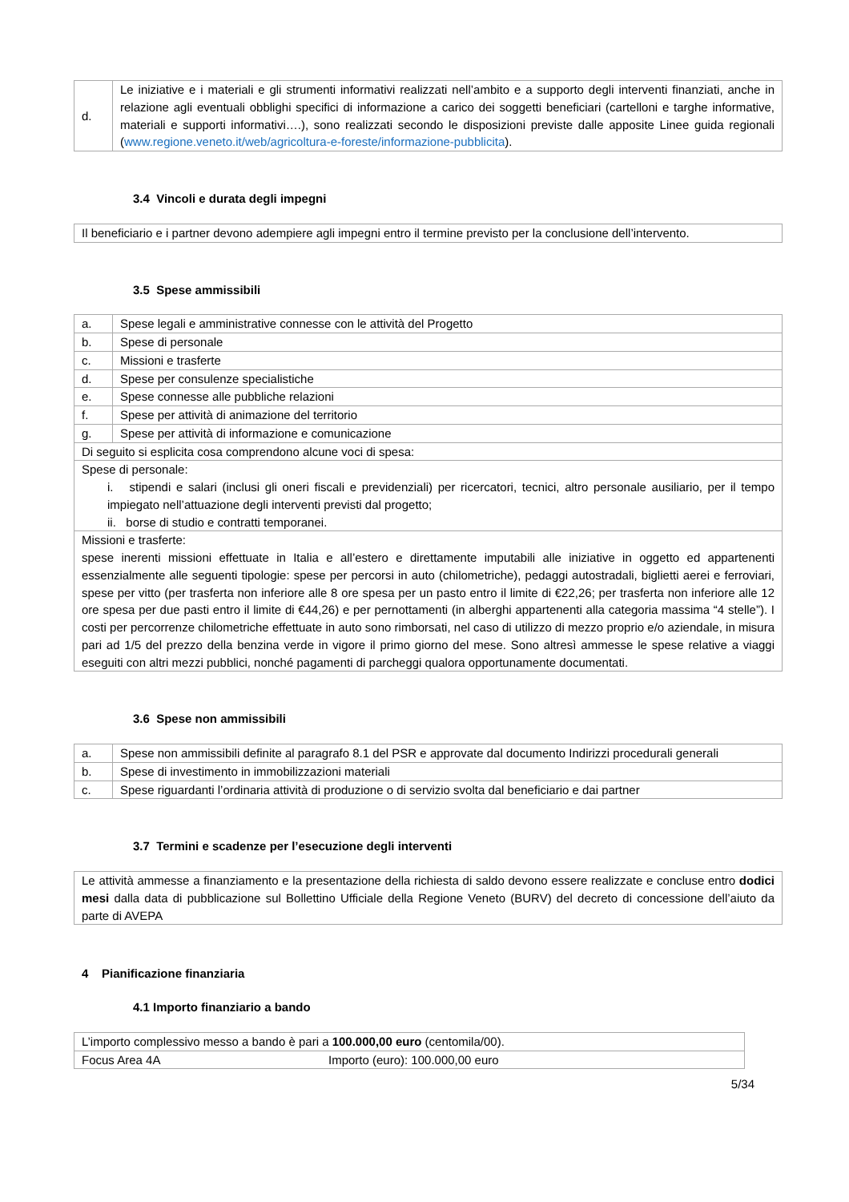| d. | Le iniziative e i materiali e gli strumenti informativi realizzati nell’ambito e a supporto degli interventi finanziati, anche in relazione agli eventuali obblighi specifici di informazione a carico dei soggetti beneficiari (cartelloni e targhe informative, materiali e supporti informativi….), sono realizzati secondo le disposizioni previste dalle apposite Linee guida regionali ( www.regione.veneto.it/web/agricoltura-e-foreste/informazione-pubblicita ). |
3.4 Vincoli e durata degli impegni
| Il beneficiario e i partner devono adempiere agli impegni entro il termine previsto per la conclusione dell’intervento. |
3.5 Spese ammissibili
| a. | Spese legali e amministrative connesse con le attività del Progetto |
| b. | Spese di personale |
| c. | Missioni e trasferte |
| d. | Spese per consulenze specialistiche |
| e. | Spese connesse alle pubbliche relazioni |
| f. | Spese per attività di animazione del territorio |
| g. | Spese per attività di informazione e comunicazione |
| Di seguito si esplicita cosa comprendono alcune voci di spesa: | |
| Spese di personale: i. stipendi e salari (inclusi gli oneri fiscali e previdenziali) per ricercatori, tecnici, altro personale ausiliario, per il tempo impiegato nell’attuazione degli interventi previsti dal progetto; ii. borse di studio e contratti temporanei. | |
| Missioni e trasferte: spese inerenti missioni effettuate in Italia e all’estero e direttamente imputabili alle iniziative in oggetto ed appartenenti essenzialmente alle seguenti tipologie: spese per percorsi in auto (chilometriche), pedaggi autostradali, biglietti aerei e ferroviari, spese per vitto (per trasferta non inferiore alle 8 ore spesa per un pasto entro il limite di €22,26; per trasferta non inferiore alle 12 ore spesa per due pasti entro il limite di €44,26) e per pernottamenti (in alberghi appartenenti alla categoria massima “4 stelle”). I costi per percorrenze chilometriche effettuate in auto sono rimborsati, nel caso di utilizzo di mezzo proprio e/o aziendale, in misura pari ad 1/5 del prezzo della benzina verde in vigore il primo giorno del mese. Sono altresì ammesse le spese relative a viaggi eseguiti con altri mezzi pubblici, nonché pagamenti di parcheggi qualora opportunamente documentati. | |
3.6 Spese non ammissibili
| a. | Spese non ammissibili definite al paragrafo 8.1 del PSR e approvate dal documento Indirizzi procedurali generali |
| b. | Spese di investimento in immobilizzazioni materiali |
| c. | Spese riguardanti l’ordinaria attività di produzione o di servizio svolta dal beneficiario e dai partner |
3.7 Termini e scadenze per l’esecuzione degli interventi
| Le attività ammesse a finanziamento e la presentazione della richiesta di saldo devono essere realizzate e concluse entro dodici mesi dalla data di pubblicazione sul Bollettino Ufficiale della Regione Veneto (BURV) del decreto di concessione dell’aiuto da parte di AVEPA |
4 Pianificazione finanziaria
4.1 Importo finanziario a bando
| L’importo complessivo messo a bando è pari a 100.000,00 euro (centomila/00). | |
| Focus Area 4A | Importo (euro): 100.000,00 euro |
5/34